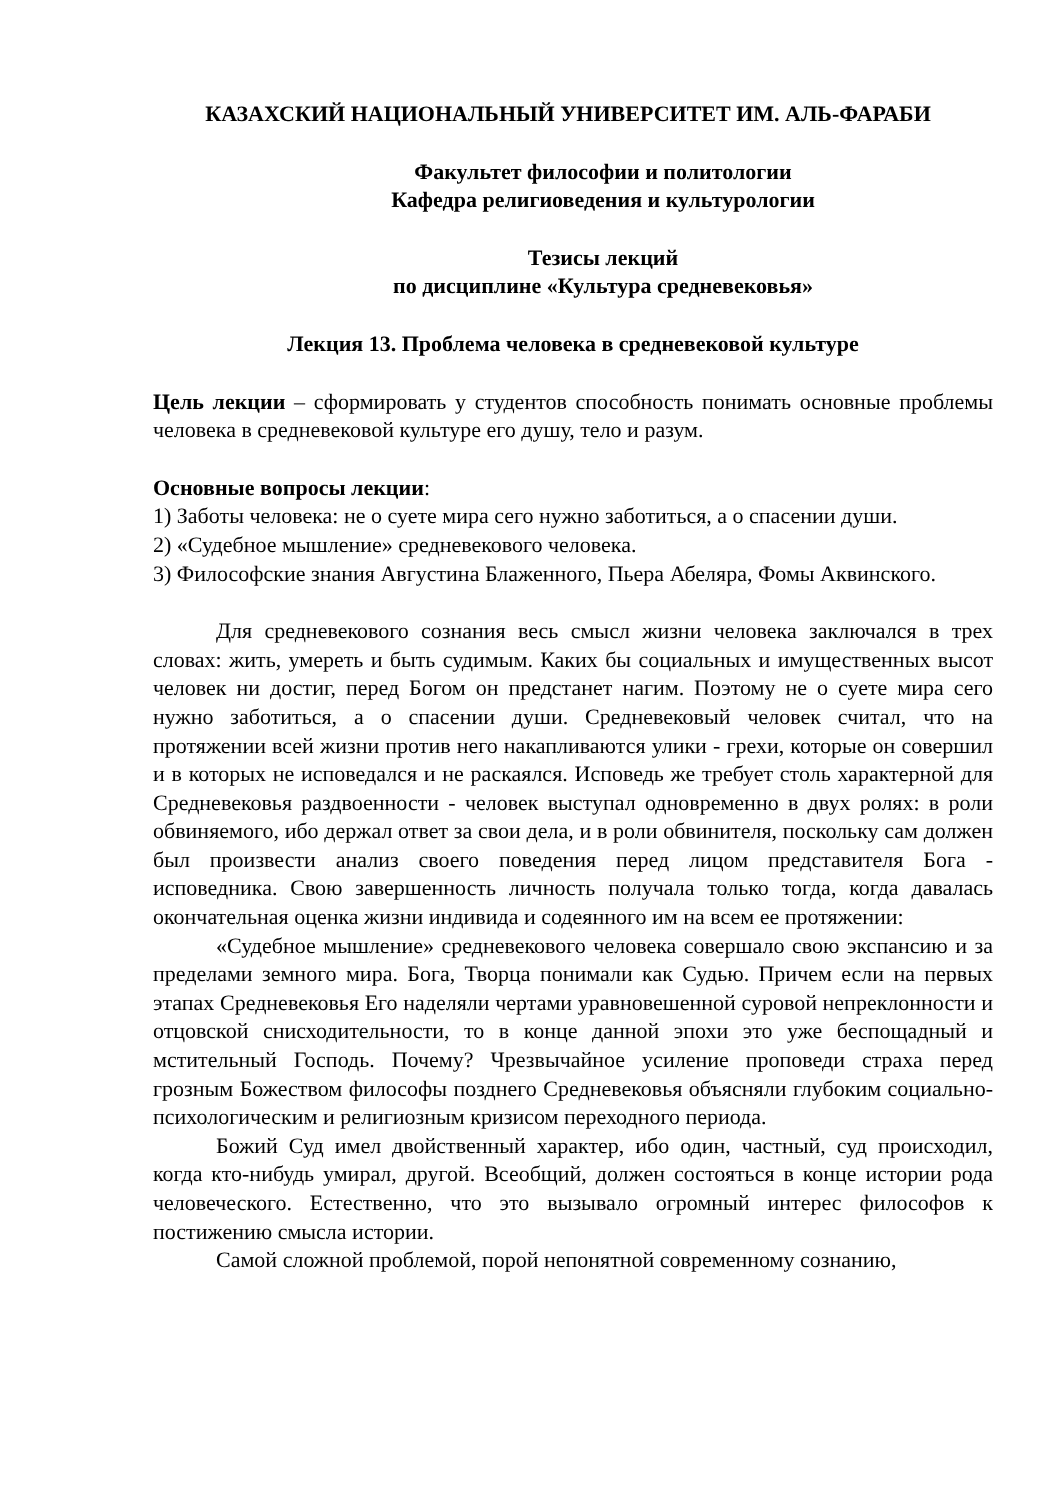КАЗАХСКИЙ НАЦИОНАЛЬНЫЙ УНИВЕРСИТЕТ ИМ. АЛЬ-ФАРАБИ
Факультет философии и политологии
Кафедра религиоведения и культурологии
Тезисы лекций
по дисциплине «Культура средневековья»
Лекция 13. Проблема человека в средневековой культуре
Цель лекции – сформировать у студентов способность понимать основные проблемы человека в средневековой культуре его душу, тело и разум.
Основные вопросы лекции:
1) Заботы человека: не о суете мира сего нужно заботиться, а о спасении души.
2) «Судебное мышление» средневекового человека.
3) Философские знания Августина Блаженного, Пьера Абеляра, Фомы Аквинского.
Для средневекового сознания весь смысл жизни человека заключался в трех словах: жить, умереть и быть судимым. Каких бы социальных и имущественных высот человек ни достиг, перед Богом он предстанет нагим. Поэтому не о суете мира сего нужно заботиться, а о спасении души. Средневековый человек считал, что на протяжении всей жизни против него накапливаются улики - грехи, которые он совершил и в которых не исповедался и не раскаялся. Исповедь же требует столь характерной для Средневековья раздвоенности - человек выступал одновременно в двух ролях: в роли обвиняемого, ибо держал ответ за свои дела, и в роли обвинителя, поскольку сам должен был произвести анализ своего поведения перед лицом представителя Бога - исповедника. Свою завершенность личность получала только тогда, когда давалась окончательная оценка жизни индивида и содеянного им на всем ее протяжении:
«Судебное мышление» средневекового человека совершало свою экспансию и за пределами земного мира. Бога, Творца понимали как Судью. Причем если на первых этапах Средневековья Его наделяли чертами уравновешенной суровой непреклонности и отцовской снисходительности, то в конце данной эпохи это уже беспощадный и мстительный Господь. Почему? Чрезвычайное усиление проповеди страха перед грозным Божеством философы позднего Средневековья объясняли глубоким социально-психологическим и религиозным кризисом переходного периода.
Божий Суд имел двойственный характер, ибо один, частный, суд происходил, когда кто-нибудь умирал, другой. Всеобщий, должен состояться в конце истории рода человеческого. Естественно, что это вызывало огромный интерес философов к постижению смысла истории.
Самой сложной проблемой, порой непонятной современному сознанию,